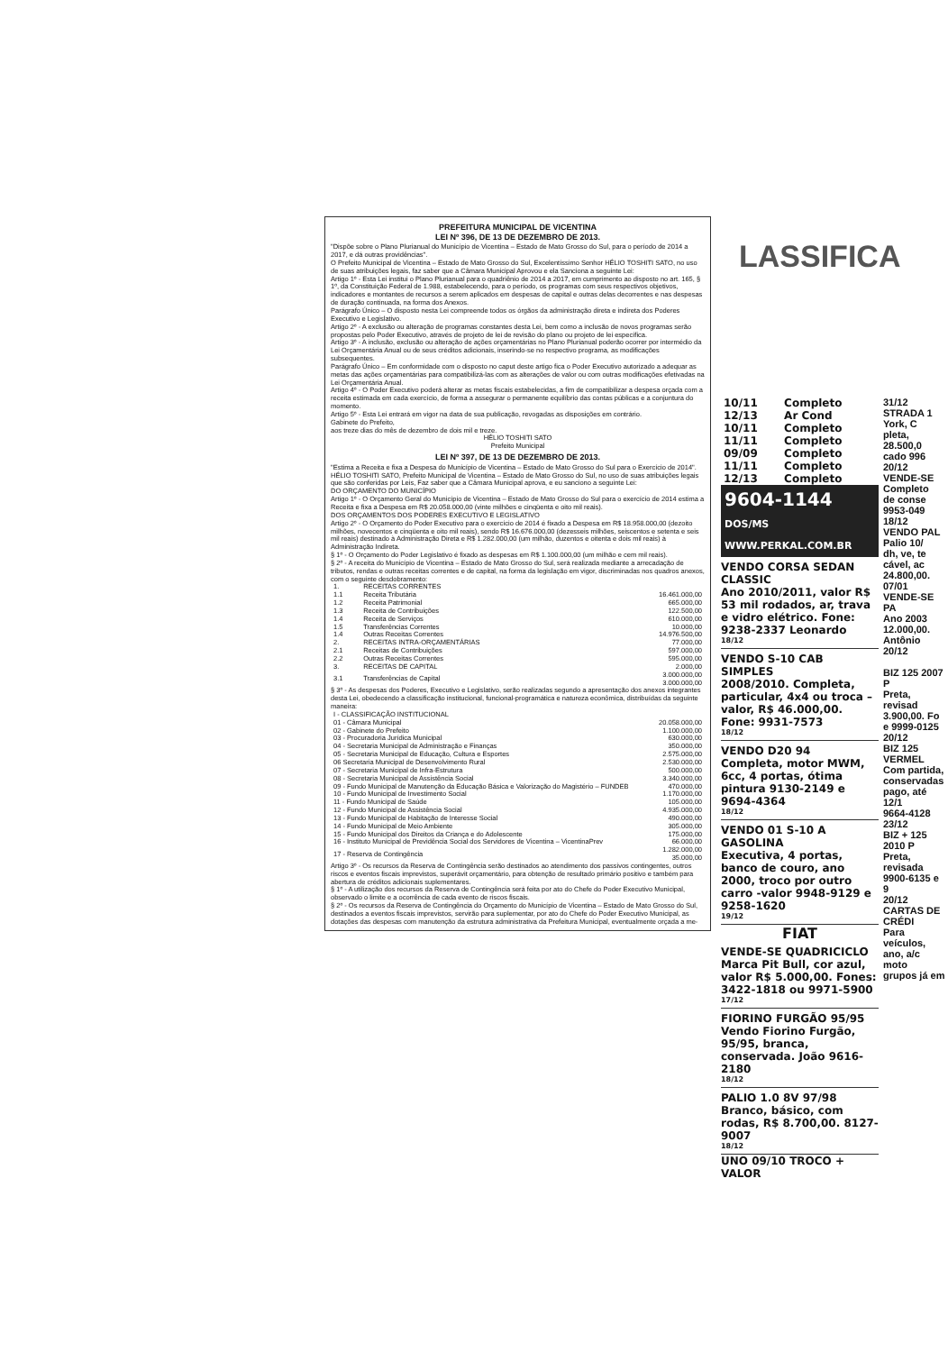PREFEITURA MUNICIPAL DE VICENTINA
LEI Nº 396, DE 13 DE DEZEMBRO DE 2013.
"Dispõe sobre o Plano Plurianual do Município de Vicentina – Estado de Mato Grosso do Sul, para o período de 2014 a 2017, e dá outras providências".
O Prefeito Municipal de Vicentina – Estado de Mato Grosso do Sul, Excelentíssimo Senhor HÉLIO TOSHITI SATO, no uso de suas atribuições legais, faz saber que a Câmara Municipal Aprovou e ela Sanciona a seguinte Lei:
Artigo 1º - Esta Lei institui o Plano Plurianual para o quadriênio de 2014 a 2017, em cumprimento ao disposto no art. 165, § 1º, da Constituição Federal de 1.988, estabelecendo, para o período, os programas com seus respectivos objetivos, indicadores e montantes de recursos a serem aplicados em despesas de capital e outras delas decorrentes e nas despesas de duração continuada, na forma dos Anexos.
Parágrafo Único – O disposto nesta Lei compreende todos os órgãos da administração direta e indireta dos Poderes Executivo e Legislativo.
Artigo 2º - A exclusão ou alteração de programas constantes desta Lei, bem como a inclusão de novos programas serão propostas pelo Poder Executivo, através de projeto de lei de revisão do plano ou projeto de lei específica.
Artigo 3º - A inclusão, exclusão ou alteração de ações orçamentárias no Plano Plurianual poderão ocorrer por intermédio da Lei Orçamentária Anual ou de seus créditos adicionais, inserindo-se no respectivo programa, as modificações subsequentes.
Parágrafo Único – Em conformidade com o disposto no caput deste artigo fica o Poder Executivo autorizado a adequar as metas das ações orçamentárias para compatibilizá-las com as alterações de valor ou com outras modificações efetivadas na Lei Orçamentária Anual.
Artigo 4º - O Poder Executivo poderá alterar as metas fiscais estabelecidas, a fim de compatibilizar a despesa orçada com a receita estimada em cada exercício, de forma a assegurar o permanente equilíbrio das contas públicas e a conjuntura do momento.
Artigo 5º - Esta Lei entrará em vigor na data de sua publicação, revogadas as disposições em contrário.
Gabinete do Prefeito,
aos treze dias do mês de dezembro de dois mil e treze.
HÉLIO TOSHITI SATO
Prefeito Municipal
LEI Nº 397, DE 13 DE DEZEMBRO DE 2013.
"Estima a Receita e fixa a Despesa do Município de Vicentina – Estado de Mato Grosso do Sul para o Exercício de 2014".
HÉLIO TOSHITI SATO, Prefeito Municipal de Vicentina – Estado de Mato Grosso do Sul, no uso de suas atribuições legais que são conferidas por Leis, Faz saber que a Câmara Municipal aprova, e eu sanciono a seguinte Lei:
DO ORÇAMENTO DO MUNICÍPIO
Artigo 1º - O Orçamento Geral do Município de Vicentina – Estado de Mato Grosso do Sul para o exercício de 2014 estima a Receita e fixa a Despesa em R$ 20.058.000,00 (vinte milhões e cinqüenta e oito mil reais).
DOS ORÇAMENTOS DOS PODERES EXECUTIVO E LEGISLATIVO
Artigo 2º - O Orçamento do Poder Executivo para o exercício de 2014 é fixado a Despesa em R$ 18.958.000,00 (dezoito milhões, novecentos e cinqüenta e oito mil reais), sendo R$ 16.676.000,00 (dezesseis milhões, seiscentos e setenta e seis mil reais) destinado à Administração Direta e R$ 1.282.000,00 (um milhão, duzentos e oitenta e dois mil reais) à Administração Indireta.
§ 1º - O Orçamento do Poder Legislativo é fixado as despesas em R$ 1.100.000,00 (um milhão e cem mil reais).
§ 2º - A receita do Município de Vicentina – Estado de Mato Grosso do Sul, será realizada mediante a arrecadação de tributos, rendas e outras receitas correntes e de capital, na forma da legislação em vigor, discriminadas nos quadros anexos, com o seguinte desdobramento:
| 1. | RECEITAS CORRENTES | |
| 1.1 | Receita Tributária | 16.461.000,00 |
| 1.2 | Receita Patrimonial | 665.000,00 |
| 1.3 | Receita de Contribuições | 122.500,00 |
| 1.4 | Receita de Serviços | 610.000,00 |
| 1.5 | Transferências Correntes | 10.000,00 |
| 1.4 | Outras Receitas Correntes | 14.976.500,00 |
| 2. | RECEITAS INTRA-ORÇAMENTÁRIAS | 77.000,00 |
| 2.1 | Receitas de Contribuições | 597.000,00 |
| 2.2 | Outras Receitas Correntes | 595.000,00 |
| 3. | RECEITAS DE CAPITAL | 2.000,00 |
| 3.1 | Transferências de Capital | 3.000.000,00 3.000.000,00 |
§ 3º - As despesas dos Poderes, Executivo e Legislativo, serão realizadas segundo a apresentação dos anexos integrantes desta Lei, obedecendo a classificação institucional, funcional-programática e natureza econômica, distribuídas da seguinte maneira:
| I - CLASSIFICAÇÃO INSTITUCIONAL | |
| 01 - Câmara Municipal | 20.058.000,00 |
| 02 - Gabinete do Prefeito | 1.100.000,00 |
| 03 - Procuradoria Jurídica Municipal | 630.000,00 |
| 04 - Secretaria Municipal de Administração e Finanças | 350.000,00 |
| 05 - Secretaria Municipal de Educação, Cultura e Esportes | 2.575.000,00 |
| 06 Secretaria Municipal de Desenvolvimento Rural | 2.530.000,00 |
| 07 - Secretaria Municipal de Infra-Estrutura | 500.000,00 |
| 08 - Secretaria Municipal de Assistência Social | 3.340.000,00 |
| 09 - Fundo Municipal de Manutenção da Educação Básica e Valorização do Magistério – FUNDEB | 470.000,00 |
| 10 - Fundo Municipal de Investimento Social | 1.170.000,00 |
| 11 - Fundo Municipal de Saúde | 105.000,00 |
| 12 - Fundo Municipal de Assistência Social | 4.935.000,00 |
| 13 - Fundo Municipal de Habitação de Interesse Social | 490.000,00 |
| 14 - Fundo Municipal de Meio Ambiente | 305.000,00 |
| 15 - Fundo Municipal dos Direitos da Criança e do Adolescente | 175.000,00 |
| 16 - Instituto Municipal de Previdência Social dos Servidores de Vicentina – VicentinaPrev | 66.000,00 |
| 17 - Reserva de Contingência | 1.282.000,00 35.000,00 |
Artigo 3º - Os recursos da Reserva de Contingência serão destinados ao atendimento dos passivos contingentes, outros riscos e eventos fiscais imprevistos, superávit orçamentário, para obtenção de resultado primário positivo e também para abertura de créditos adicionais suplementares.
§ 1º - A utilização dos recursos da Reserva de Contingência será feita por ato do Chefe do Poder Executivo Municipal, observado o limite e a ocorrência de cada evento de riscos fiscais.
§ 2º - Os recursos da Reserva de Contingência do Orçamento do Município de Vicentina – Estado de Mato Grosso do Sul, destinados a eventos fiscais imprevistos, servirão para suplementar, por ato do Chefe do Poder Executivo Municipal, as dotações das despesas com manutenção da estrutura administrativa da Prefeitura Municipal, eventualmente orçada a me-
LASSIFICA
| 10/11 | Completo |
| 12/13 | Ar Cond |
| 10/11 | Completo |
| 11/11 | Completo |
| 09/09 | Completo |
| 11/11 | Completo |
| 12/13 | Completo |
9604-1144
DOS/MS WWW.PERKAL.COM.BR
VENDO CORSA SEDAN CLASSIC
Ano 2010/2011, valor R$ 53 mil rodados, ar, trava e vidro elétrico. Fone: 9238-2337 Leonardo
18/12
VENDO S-10 CAB SIMPLES
2008/2010. Completa, particular, 4x4 ou troca –valor, R$ 46.000,00. Fone: 9931-7573
18/12
VENDO D20 94
Completa, motor MWM, 6cc, 4 portas, ótima pintura 9130-2149 e 9694-4364
18/12
VENDO 01 S-10 A GASOLINA
Executiva, 4 portas, banco de couro, ano 2000, troco por outro carro -valor 9948-9129 e 9258-1620
19/12
FIAT
VENDE-SE QUADRICICLO
Marca Pit Bull, cor azul, valor R$ 5.000,00. Fones: 3422-1818 ou 9971-5900
17/12
FIORINO FURGÃO 95/95
Vendo Fiorino Furgão, 95/95, branca, conservada. João 9616-2180
18/12
PALIO 1.0 8V 97/98
Branco, básico, com rodas, R$ 8.700,00. 8127-9007
18/12
UNO 09/10 TROCO + VALOR
31/12
STRADA 1
York, C
pleta,
28.500,0
cado 996
20/12
VENDE-SE
Completo
de conse
9953-049
18/12
VENDO PAL
Palio 10/
dh, ve, te
cável, ac
24.800,00.
07/01
VENDE-SE PA
Ano 2003
12.000,00.
Antônio
20/12
BIZ 125 2007 P
Preta, revisad
3.900,00. Fo
e 9999-0125
20/12
BIZ 125 VERMEL
Com partida,
conservadas
pago, até 12/1
9664-4128
23/12
BIZ + 125 2010 P
Preta, revisada
9900-6135 e 9
20/12
CARTAS DE CRÉDI
Para veículos,
ano, a/c moto
grupos já em